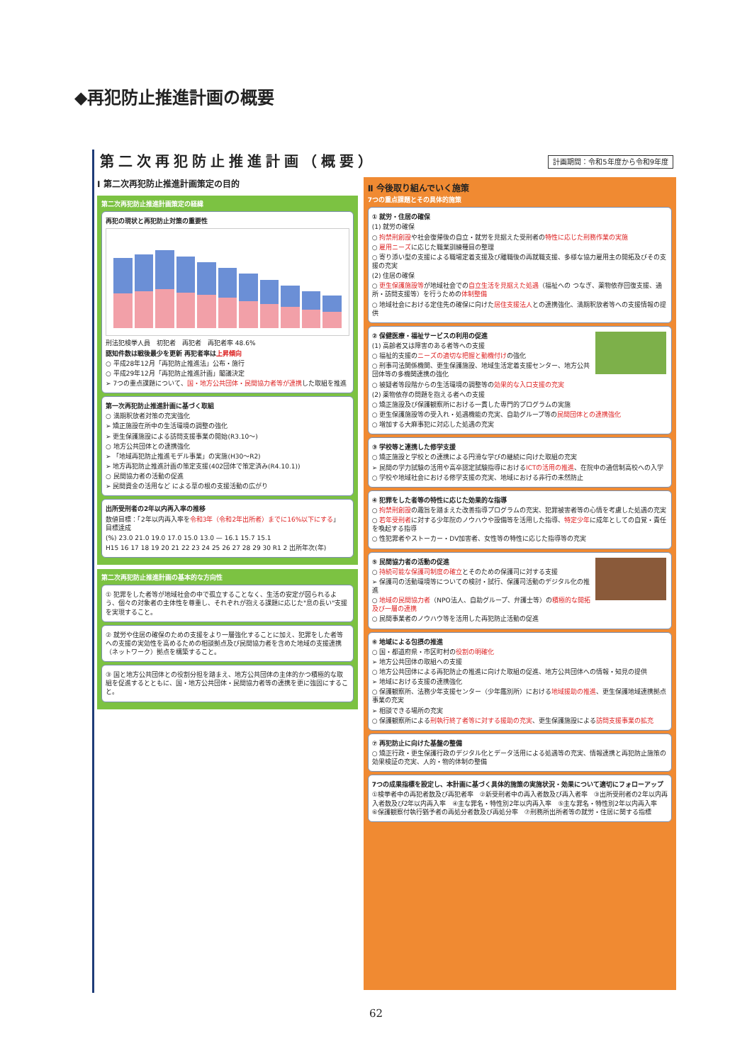◆再犯防止推進計画の概要
第二次再犯防止推進計画（概要）
計画期間：令和5年度から令和9年度
Ⅰ 第二次再犯防止推進計画策定の目的
第二次再犯防止推進計画策定の経緯
再犯の現状と再犯防止対策の重要性
刑法犯検挙人員　初犯者　再犯者　再犯者率 48.6%
認知件数は戦後最少を更新 再犯者率は上昇傾向
○ 平成28年12月「再犯防止推進法」公布・施行
○ 平成29年12月「再犯防止推進計画」閣議決定
➢ 7つの重点課題について、国・地方公共団体・民間協力者等が連携した取組を推進
第一次再犯防止推進計画に基づく取組
○ 満期釈放者対策の充実強化
➢ 矯正施設在所中の生活環境の調整の強化
➢ 更生保護施設による訪問支援事業の開始(R3.10～)
○ 地方公共団体との連携強化
➢ 「地域再犯防止推進モデル事業」の実施(H30～R2)
➢ 地方再犯防止推進計画の策定支援(402団体で策定済み(R4.10.1))
○ 民間協力者の活動の促進
➢ 民間資金の活用など による草の根の支援活動の広がり
出所受刑者の2年以内再入率の推移
数値目標：「2年以内再入率を令和3年（令和2年出所者）までに16%以下にする」　目標達成
(%) 23.0 21.0 19.0 17.0 15.0 13.0 — 16.1 15.7 15.1
H15 16 17 18 19 20 21 22 23 24 25 26 27 28 29 30 R1 2 出所年次(年)
第二次再犯防止推進計画の基本的な方向性
① 犯罪をした者等が地域社会の中で孤立することなく、生活の安定が図られるよう、個々の対象者の主体性を尊重し、それぞれが抱える課題に応じた"息の長い"支援を実現すること。
② 就労や住居の確保のための支援をより一層強化することに加え、犯罪をした者等への支援の実効性を高めるための相談拠点及び民間協力者を含めた地域の支援連携（ネットワーク）拠点を構築すること。
③ 国と地方公共団体との役割分担を踏まえ、地方公共団体の主体的かつ積極的な取組を促進するとともに、国・地方公共団体・民間協力者等の連携を更に強固にすること。
Ⅱ 今後取り組んでいく施策
7つの重点課題とその具体的施策
① 就労・住居の確保
(1) 就労の確保
○ 拘禁刑創設や社会復帰後の自立・就労を見据えた受刑者の特性に応じた刑務作業の実施
○ 雇用ニーズに応じた職業訓練種目の整理
○ 寄り添い型の支援による職場定着支援及び離職後の再就職支援、多様な協力雇用主の開拓及びその支援の充実
(2) 住居の確保
○ 更生保護施設等が地域社会での自立生活を見据えた処遇（福祉への つなぎ、薬物依存回復支援、通所・訪問支援等）を行うための体制整備
○ 地域社会における定住先の確保に向けた居住支援法人との連携強化、満期釈放者等への支援情報の提供
② 保健医療・福祉サービスの利用の促進
(1) 高齢者又は障害のある者等への支援
○ 福祉的支援のニーズの適切な把握と動機付けの強化
○ 刑事司法関係機関、更生保護施設、地域生活定着支援センター、地方公共団体等の多機関連携の強化
○ 被疑者等段階からの生活環境の調整等の効果的な入口支援の充実
(2) 薬物依存の問題を抱える者への支援
○ 矯正施設及び保護観察所における一貫した専門的プログラムの実施
○ 更生保護施設等の受入れ・処遇機能の充実、自助グループ等の民間団体との連携強化
○ 増加する大麻事犯に対応した処遇の充実
③ 学校等と連携した修学支援
○ 矯正施設と学校との連携による円滑な学びの継続に向けた取組の充実
➢ 民間の学力試験の活用や高卒認定試験指導におけるICTの活用の推進、在院中の通信制高校への入学
○ 学校や地域社会における修学支援の充実、地域における非行の未然防止
④ 犯罪をした者等の特性に応じた効果的な指導
○ 拘禁刑創設の趣旨を踏まえた改善指導プログラムの充実、犯罪被害者等の心情を考慮した処遇の充実
○ 若年受刑者に対する少年院のノウハウや設備等を活用した指導、特定少年に成年としての自覚・責任を喚起する指導
○ 性犯罪者やストーカー・DV加害者、女性等の特性に応じた指導等の充実
⑤ 民間協力者の活動の促進
○ 持続可能な保護司制度の確立とそのための保護司に対する支援
➢ 保護司の活動環境等についての検討・試行、保護司活動のデジタル化の推進
○ 地域の民間協力者（NPO法人、自助グループ、弁護士等）の積極的な開拓及び一層の連携
○ 民間事業者のノウハウ等を活用した再犯防止活動の促進
⑥ 地域による包摂の推進
○ 国・都道府県・市区町村の役割の明確化
➢ 地方公共団体の取組への支援
○ 地方公共団体による再犯防止の推進に向けた取組の促進、地方公共団体への情報・知見の提供
➢ 地域における支援の連携強化
○ 保護観察所、法務少年支援センター（少年鑑別所）における地域援助の推進、更生保護地域連携拠点事業の充実
➢ 相談できる場所の充実
○ 保護観察所による刑執行終了者等に対する援助の充実、更生保護施設による訪問支援事業の拡充
⑦ 再犯防止に向けた基盤の整備
○ 矯正行政・更生保護行政のデジタル化とデータ活用による処遇等の充実、情報連携と再犯防止施策の効果検証の充実、人的・物的体制の整備
7つの成果指標を設定し、本計画に基づく具体的施策の実施状況・効果について適切にフォローアップ
①検挙者中の再犯者数及び再犯者率　②新受刑者中の再入者数及び再入者率　③出所受刑者の2年以内再入者数及び2年以内再入率　④主な罪名・特性別2年以内再入率　⑤主な罪名・特性別2年以内再入率　⑥保護観察付執行猶予者の再処分者数及び再処分率　⑦刑務所出所者等の就労・住居に関する指標
62